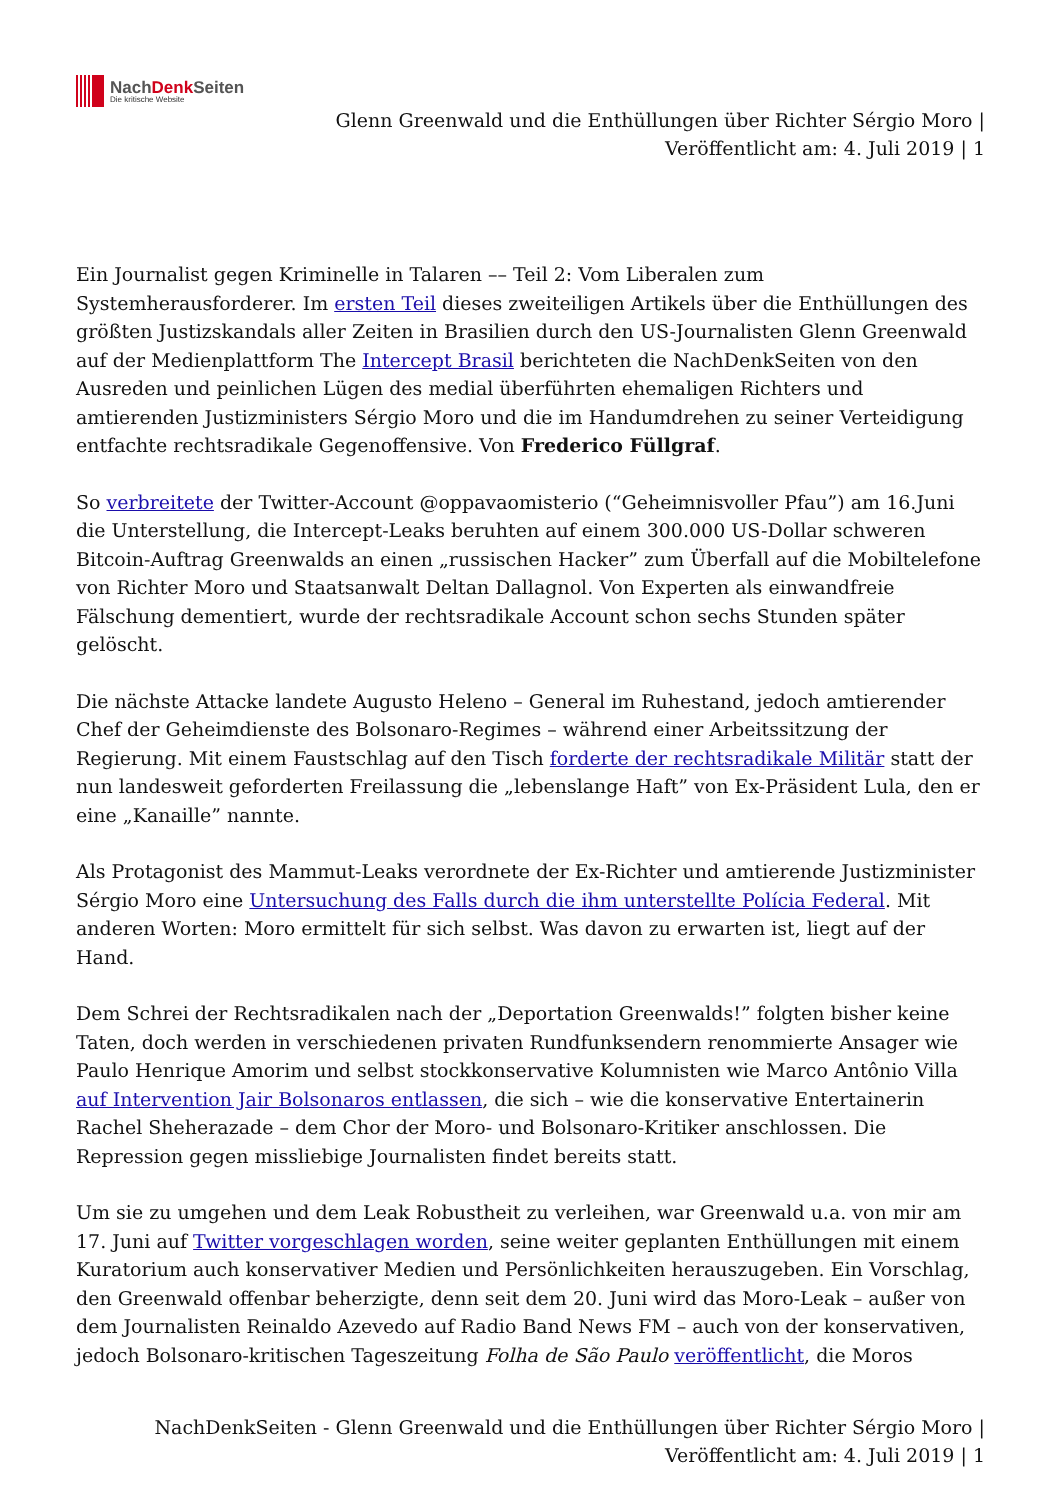NachDenk Seiten
Die kritische Website
Glenn Greenwald und die Enthüllungen über Richter Sérgio Moro |
Veröffentlicht am: 4. Juli 2019 | 1
Ein Journalist gegen Kriminelle in Talaren –– Teil 2: Vom Liberalen zum Systemherausforderer. Im ersten Teil dieses zweiteiligen Artikels über die Enthüllungen des größten Justizskandals aller Zeiten in Brasilien durch den US-Journalisten Glenn Greenwald auf der Medienplattform The Intercept Brasil berichteten die NachDenkSeiten von den Ausreden und peinlichen Lügen des medial überführten ehemaligen Richters und amtierenden Justizministers Sérgio Moro und die im Handumdrehen zu seiner Verteidigung entfachte rechtsradikale Gegenoffensive. Von Frederico Füllgraf.
So verbreitete der Twitter-Account @oppavaomisterio (“Geheimnisvoller Pfau”) am 16.Juni die Unterstellung, die Intercept-Leaks beruhten auf einem 300.000 US-Dollar schweren Bitcoin-Auftrag Greenwalds an einen „russischen Hacker” zum Überfall auf die Mobiltelefone von Richter Moro und Staatsanwalt Deltan Dallagnol. Von Experten als einwandfreie Fälschung dementiert, wurde der rechtsradikale Account schon sechs Stunden später gelöscht.
Die nächste Attacke landete Augusto Heleno – General im Ruhestand, jedoch amtierender Chef der Geheimdienste des Bolsonaro-Regimes – während einer Arbeitssitzung der Regierung. Mit einem Faustschlag auf den Tisch forderte der rechtsradikale Militär statt der nun landesweit geforderten Freilassung die „lebenslange Haft” von Ex-Präsident Lula, den er eine „Kanaille” nannte.
Als Protagonist des Mammut-Leaks verordnete der Ex-Richter und amtierende Justizminister Sérgio Moro eine Untersuchung des Falls durch die ihm unterstellte Polícia Federal. Mit anderen Worten: Moro ermittelt für sich selbst. Was davon zu erwarten ist, liegt auf der Hand.
Dem Schrei der Rechtsradikalen nach der „Deportation Greenwalds!” folgten bisher keine Taten, doch werden in verschiedenen privaten Rundfunksendern renommierte Ansager wie Paulo Henrique Amorim und selbst stockkonservative Kolumnisten wie Marco Antônio Villa auf Intervention Jair Bolsonaros entlassen, die sich – wie die konservative Entertainerin Rachel Sheherazade – dem Chor der Moro- und Bolsonaro-Kritiker anschlossen. Die Repression gegen missliebige Journalisten findet bereits statt.
Um sie zu umgehen und dem Leak Robustheit zu verleihen, war Greenwald u.a. von mir am 17. Juni auf Twitter vorgeschlagen worden, seine weiter geplanten Enthüllungen mit einem Kuratorium auch konservativer Medien und Persönlichkeiten herauszugeben. Ein Vorschlag, den Greenwald offenbar beherzigte, denn seit dem 20. Juni wird das Moro-Leak – außer von dem Journalisten Reinaldo Azevedo auf Radio Band News FM – auch von der konservativen, jedoch Bolsonaro-kritischen Tageszeitung Folha de São Paulo veröffentlicht, die Moros
NachDenkSeiten - Glenn Greenwald und die Enthüllungen über Richter Sérgio Moro |
Veröffentlicht am: 4. Juli 2019 | 1